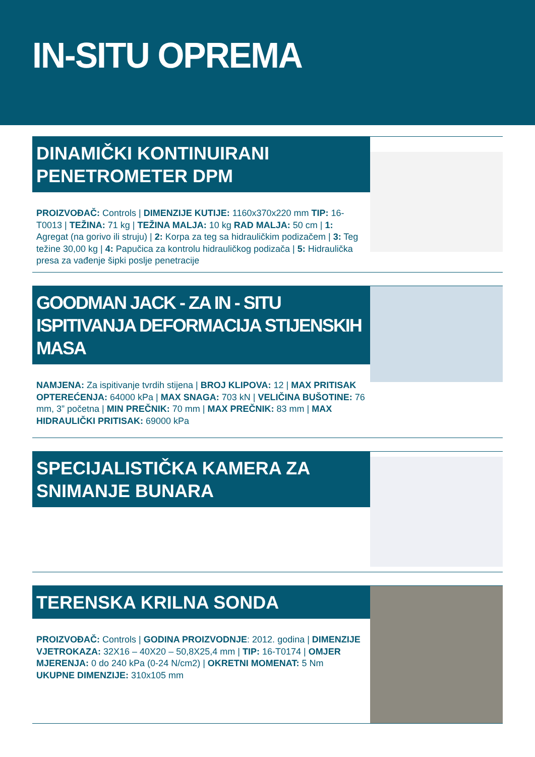IN-SITU OPREMA
DINAMIČKI KONTINUIRANI PENETROMETER DPM
PROIZVOĐAČ: Controls | DIMENZIJE KUTIJE: 1160x370x220 mm TIP: 16-T0013 | TEŽINA: 71 kg | TEŽINA MALJA: 10 kg RAD MALJA: 50 cm | 1: Agregat (na gorivo ili struju) | 2: Korpa za teg sa hidrauličkim podizačem | 3: Teg težine 30,00 kg | 4: Papučica za kontrolu hidrauličkog podizača | 5: Hidraulička presa za vađenje šipki poslje penetracije
GOODMAN JACK - ZA IN - SITU ISPITIVANJA DEFORMACIJA STIJENSKIH MASA
NAMJENA: Za ispitivanje tvrdih stijena | BROJ KLIPOVA: 12 | MAX PRITISAK OPTEREĆENJA: 64000 kPa | MAX SNAGA: 703 kN | VELIČINA BUŠOTINE: 76 mm, 3” početna | MIN PREČNIK: 70 mm | MAX PREČNIK: 83 mm | MAX HIDRAULIČKI PRITISAK: 69000 kPa
SPECIJALISTIČKA KAMERA ZA SNIMANJE BUNARA
TERENSKA KRILNA SONDA
PROIZVOĐAČ: Controls | GODINA PROIZVODNJE: 2012. godina | DIMENZIJE VJETROKAZA: 32X16 – 40X20 – 50,8X25,4 mm | TIP: 16-T0174 | OMJER MJERENJA: 0 do 240 kPa (0-24 N/cm2) | OKRETNI MOMENAT: 5 Nm
UKUPNE DIMENZIJE: 310x105 mm